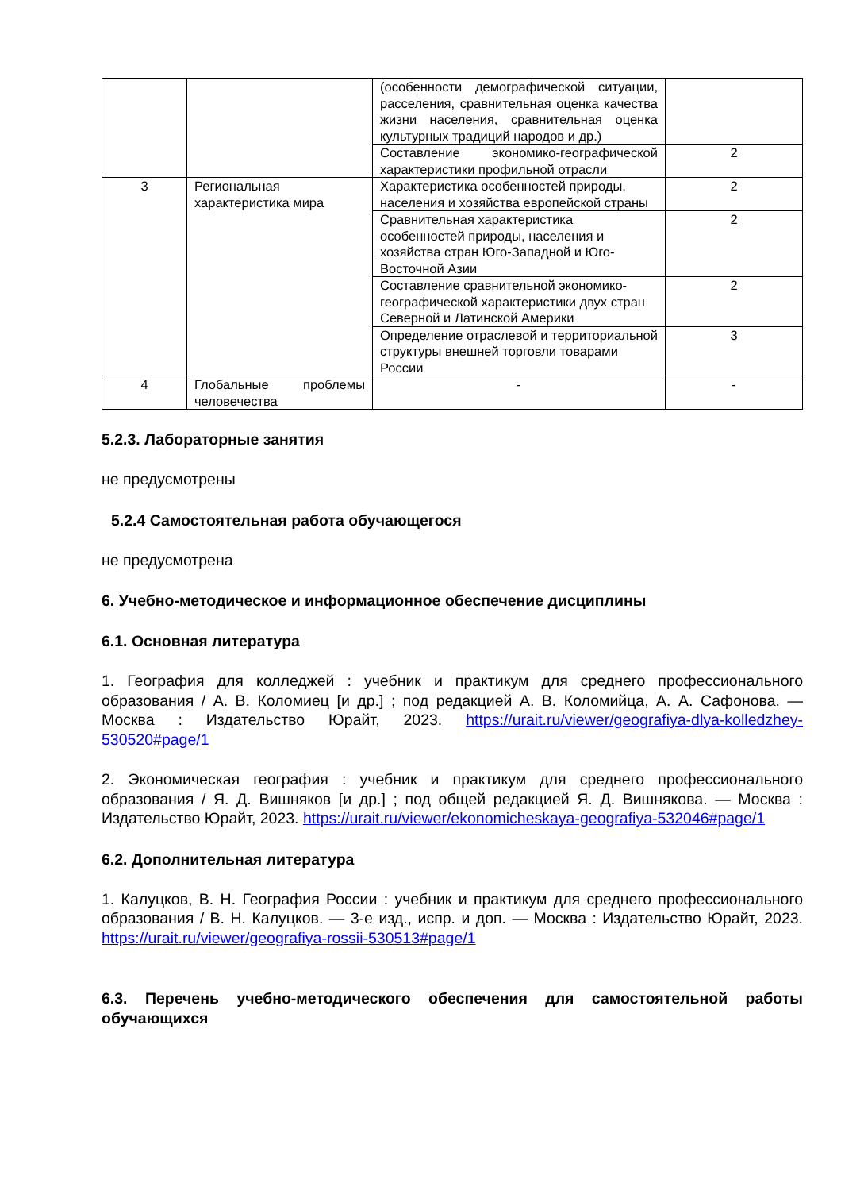| | | (особенности демографической ситуации, расселения, сравнительная оценка качества жизни населения, сравнительная оценка культурных традиций народов и др.) | |
| | | Составление экономико-географической характеристики профильной отрасли | 2 |
| 3 | Региональная характеристика мира | Характеристика особенностей природы, населения и хозяйства европейской страны | 2 |
| | | Сравнительная характеристика особенностей природы, населения и хозяйства стран Юго-Западной и Юго-Восточной Азии | 2 |
| | | Составление сравнительной экономико-географической характеристики двух стран Северной и Латинской Америки | 2 |
| | | Определение отраслевой и территориальной структуры внешней торговли товарами России | 3 |
| 4 | Глобальные проблемы человечества | - | - |
5.2.3. Лабораторные занятия
не предусмотрены
5.2.4 Самостоятельная работа обучающегося
не предусмотрена
6. Учебно-методическое и информационное обеспечение дисциплины
6.1. Основная литература
1. География для колледжей : учебник и практикум для среднего профессионального образования / А. В. Коломиец [и др.] ; под редакцией А. В. Коломийца, А. А. Сафонова. — Москва : Издательство Юрайт, 2023. https://urait.ru/viewer/geografiya-dlya-kolledzhey-530520#page/1
2. Экономическая география : учебник и практикум для среднего профессионального образования / Я. Д. Вишняков [и др.] ; под общей редакцией Я. Д. Вишнякова. — Москва : Издательство Юрайт, 2023. https://urait.ru/viewer/ekonomicheskaya-geografiya-532046#page/1
6.2. Дополнительная литература
1. Калуцков, В. Н. География России : учебник и практикум для среднего профессионального образования / В. Н. Калуцков. — 3-е изд., испр. и доп. — Москва : Издательство Юрайт, 2023. https://urait.ru/viewer/geografiya-rossii-530513#page/1
6.3. Перечень учебно-методического обеспечения для самостоятельной работы обучающихся